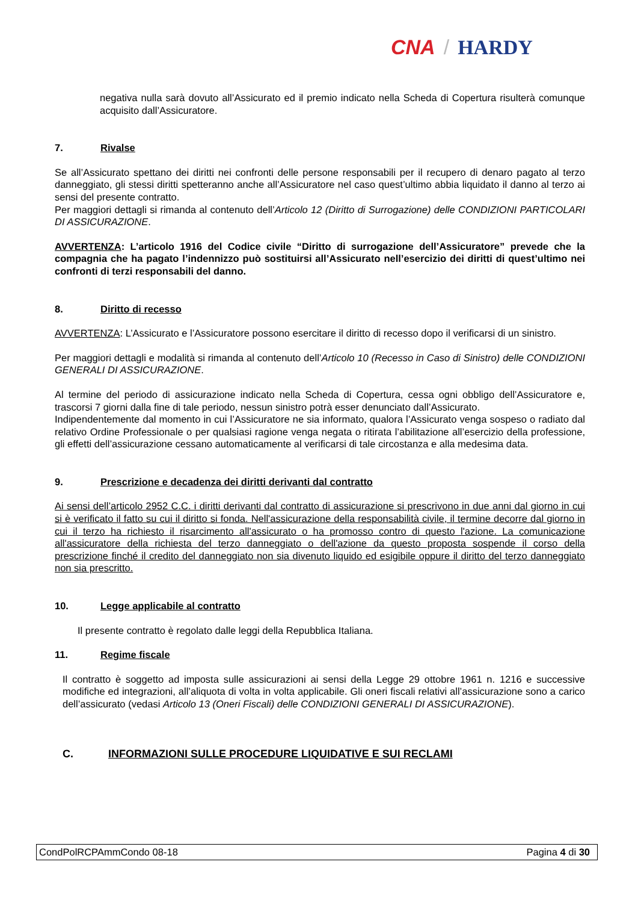CNA / HARDY
negativa nulla sarà dovuto all’Assicurato ed il premio indicato nella Scheda di Copertura risulterà comunque acquisito dall’Assicuratore.
7. Rivalse
Se all’Assicurato spettano dei diritti nei confronti delle persone responsabili per il recupero di denaro pagato al terzo danneggiato, gli stessi diritti spetteranno anche all’Assicuratore nel caso quest’ultimo abbia liquidato il danno al terzo ai sensi del presente contratto.
Per maggiori dettagli si rimanda al contenuto dell’Articolo 12 (Diritto di Surrogazione) delle CONDIZIONI PARTICOLARI DI ASSICURAZIONE.
AVVERTENZA: L’articolo 1916 del Codice civile “Diritto di surrogazione dell’Assicuratore” prevede che la compagnia che ha pagato l’indennizzo può sostituirsi all’Assicurato nell’esercizio dei diritti di quest’ultimo nei confronti di terzi responsabili del danno.
8. Diritto di recesso
AVVERTENZA: L’Assicurato e l’Assicuratore possono esercitare il diritto di recesso dopo il verificarsi di un sinistro.
Per maggiori dettagli e modalità si rimanda al contenuto dell’Articolo 10 (Recesso in Caso di Sinistro) delle CONDIZIONI GENERALI DI ASSICURAZIONE.
Al termine del periodo di assicurazione indicato nella Scheda di Copertura, cessa ogni obbligo dell’Assicuratore e, trascorsi 7 giorni dalla fine di tale periodo, nessun sinistro potrà esser denunciato dall’Assicurato.
Indipendentemente dal momento in cui l’Assicuratore ne sia informato, qualora l’Assicurato venga sospeso o radiato dal relativo Ordine Professionale o per qualsiasi ragione venga negata o ritirata l’abilitazione all’esercizio della professione, gli effetti dell’assicurazione cessano automaticamente al verificarsi di tale circostanza e alla medesima data.
9. Prescrizione e decadenza dei diritti derivanti dal contratto
Ai sensi dell’articolo 2952 C.C. i diritti derivanti dal contratto di assicurazione si prescrivono in due anni dal giorno in cui si è verificato il fatto su cui il diritto si fonda. Nell'assicurazione della responsabilità civile, il termine decorre dal giorno in cui il terzo ha richiesto il risarcimento all'assicurato o ha promosso contro di questo l'azione. La comunicazione all'assicuratore della richiesta del terzo danneggiato o dell'azione da questo proposta sospende il corso della prescrizione finché il credito del danneggiato non sia divenuto liquido ed esigibile oppure il diritto del terzo danneggiato non sia prescritto.
10. Legge applicabile al contratto
Il presente contratto è regolato dalle leggi della Repubblica Italiana.
11. Regime fiscale
Il contratto è soggetto ad imposta sulle assicurazioni ai sensi della Legge 29 ottobre 1961 n. 1216 e successive modifiche ed integrazioni, all’aliquota di volta in volta applicabile. Gli oneri fiscali relativi all’assicurazione sono a carico dell’assicurato (vedasi Articolo 13 (Oneri Fiscali) delle CONDIZIONI GENERALI DI ASSICURAZIONE).
C. INFORMAZIONI SULLE PROCEDURE LIQUIDATIVE E SUI RECLAMI
CondPolRCPAmmCondo 08-18 Pagina 4 di 30